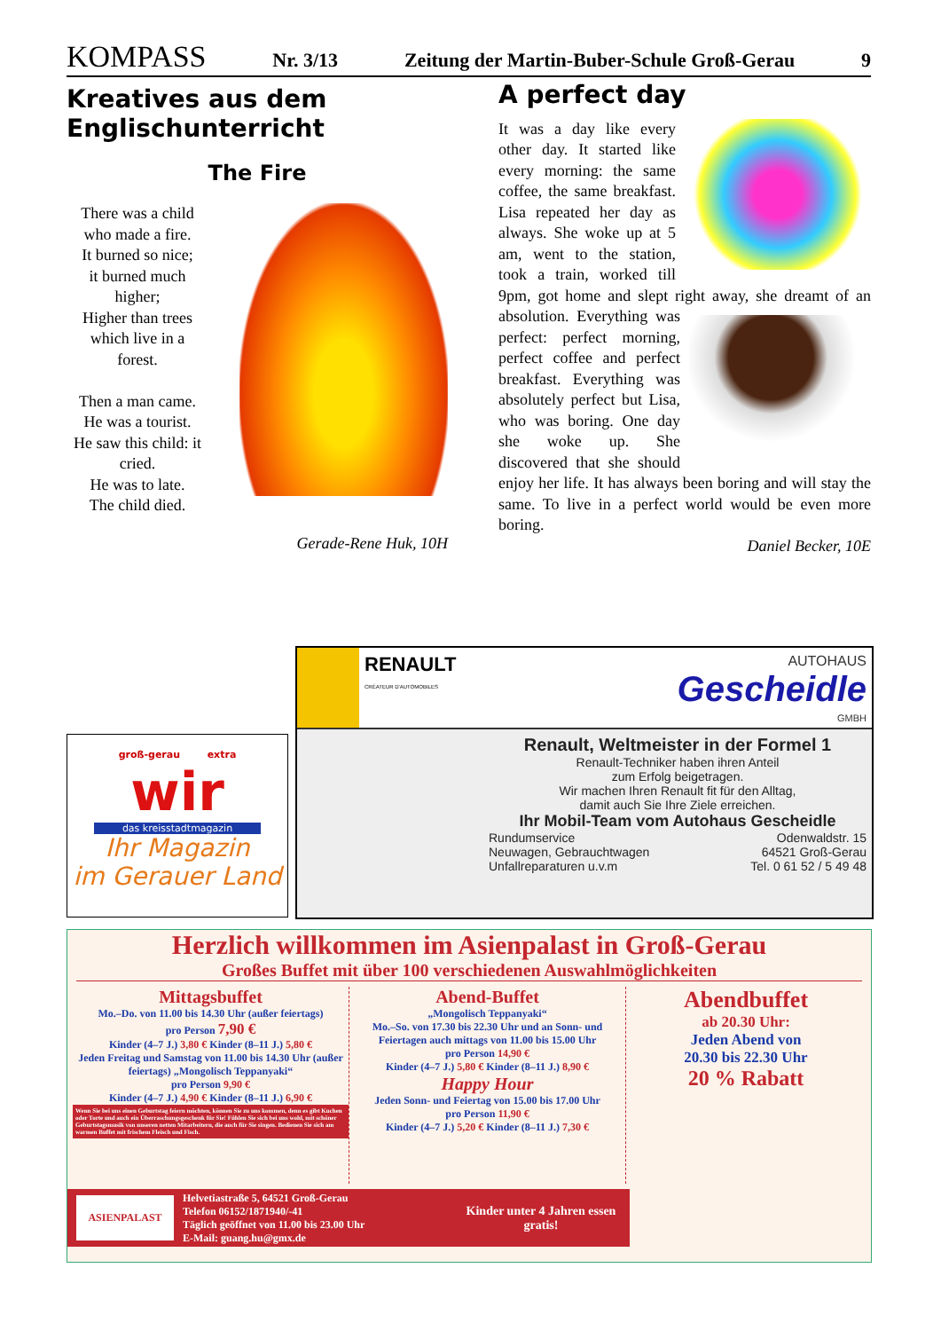KOMPASS Nr. 3/13 Zeitung der Martin-Buber-Schule Groß-Gerau 9
Kreatives aus dem Englisch­unterricht
The Fire
There was a child
who made a fire.
It burned so nice;
it burned much
higher;
Higher than trees
which live in a
forest.
Then a man came.
He was a tourist.
He saw this child: it
cried.
He was to late.
The child died.
Gerade-Rene Huk, 10H
A perfect day
It was a day like every other day. It started like every morning: the same coffee, the same breakfast. Lisa repeated her day as always. She woke up at 5 am, went to the station, took a train, worked till 9pm, got home and slept right away, she dreamt of an absolution.
Everything was perfect: perfect morning, perfect coffee and perfect break­fast. Everything was ab­solutely perfect but Lisa, who was boring. One day she woke up. She discovered that she should enjoy her life. It has always been boring and will stay the same. To live in a perfect world would be even more boring.
Daniel Becker, 10E
groß-gerau extra
wir
das kreisstadtmagazin
Ihr Magazin
im Gerauer Land
RENAULT
CRÉATEUR D'AUTOMOBILES
AUTOHAUS
Gescheidle
GMBH
Renault, Weltmeister in der Formel 1
Renault-Techniker haben ihren Anteil
zum Erfolg beigetragen.
Wir machen Ihren Renault fit für den Alltag,
damit auch Sie Ihre Ziele erreichen.
Ihr Mobil-Team vom Autohaus Gescheidle
Rundumservice
Neuwagen, Gebrauchtwagen
Unfallreparaturen u.v.m Odenwaldstr. 15
64521 Groß-Gerau
Tel. 0 61 52 / 5 49 48
Herzlich willkommen im Asienpalast in Groß-Gerau
Großes Buffet mit über 100 verschiedenen Auswahlmöglichkeiten
Mittagsbuffet
Mo.–Do. von 11.00 bis 14.30 Uhr (außer feiertags)
pro Person 7,90 €
Kinder (4–7 J.) 3,80 € Kinder (8–11 J.) 5,80 €
Jeden Freitag und Samstag von 11.00 bis 14.30 Uhr (außer feiertags) „Mongolisch Teppanyaki“
pro Person 9,90 €
Kinder (4–7 J.) 4,90 € Kinder (8–11 J.) 6,90 €
Wenn Sie bei uns einen Geburtstag feiern möchten, können Sie zu uns kommen, denn es gibt Kuchen oder Torte und auch ein Überraschungsgeschenk für Sie! Fühlen Sie sich bei uns wohl, mit schöner Geburtstagsmusik von unseren netten Mitarbeitern, die auch für Sie singen. Bedienen Sie sich am warmen Buffet mit frischem Fleisch und Fisch.
Abend-Buffet
„Mongolisch Teppanyaki“
Mo.–So. von 17.30 bis 22.30 Uhr und an Sonn- und Feiertagen auch mittags von 11.00 bis 15.00 Uhr
pro Person 14,90 €
Kinder (4–7 J.) 5,80 € Kinder (8–11 J.) 8,90 €
Happy Hour
Jeden Sonn- und Feiertag von 15.00 bis 17.00 Uhr
pro Person 11,90 €
Kinder (4–7 J.) 5,20 € Kinder (8–11 J.) 7,30 €
Abendbuffet
ab 20.30 Uhr:
Jeden Abend von
20.30 bis 22.30 Uhr
20 % Rabatt
ASIENPALAST
Helvetiastraße 5, 64521 Groß-Gerau
Telefon 06152/1871940/-41
Täglich geöffnet von 11.00 bis 23.00 Uhr
E-Mail: guang.hu@gmx.de
Kinder unter 4 Jahren essen gratis!